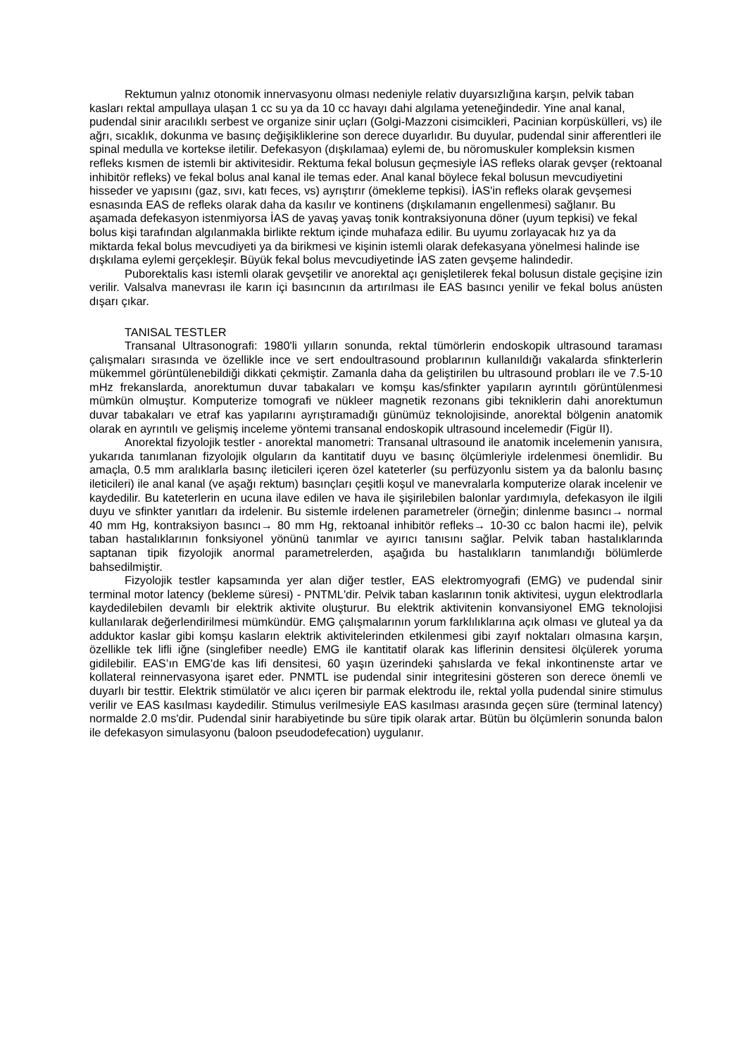Rektumun yalnız otonomik innervasyonu olması nedeniyle relativ duyarsızlığına karşın, pelvik taban kasları rektal ampullaya ulaşan 1 cc su ya da 10 cc havayı dahi algılama yeteneğindedir. Yine anal kanal, pudendal sinir aracılıklı serbest ve organize sinir uçları (Golgi-Mazzoni cisimcikleri, Pacinian korpüskülleri, vs) ile ağrı, sıcaklık, dokunma ve basınç değişikliklerine son derece duyarlıdır. Bu duyular, pudendal sinir afferentleri ile spinal medulla ve kortekse iletilir. Defekasyon (dışkılamaa) eylemi de, bu nöromuskuler kompleksin kısmen refleks kısmen de istemli bir aktivitesidir. Rektuma fekal bolusun geçmesiyle İAS refleks olarak gevşer (rektoanal inhibitör refleks) ve fekal bolus anal kanal ile temas eder. Anal kanal böylece fekal bolusun mevcudiyetini hisseder ve yapısını (gaz, sıvı, katı feces, vs) ayrıştırır (ömekleme tepkisi). İAS'in refleks olarak gevşemesi esnasında EAS de refleks olarak daha da kasılır ve kontinens (dışkılamanın engellenmesi) sağlanır. Bu aşamada defekasyon istenmiyorsa İAS de yavaş yavaş tonik kontraksiyonuna döner (uyum tepkisi) ve fekal bolus kişi tarafından algılanmakla birlikte rektum içinde muhafaza edilir. Bu uyumu zorlayacak hız ya da miktarda fekal bolus mevcudiyeti ya da birikmesi ve kişinin istemli olarak defekasyana yönelmesi halinde ise dışkılama eylemi gerçekleşir. Büyük fekal bolus mevcudiyetinde İAS zaten gevşeme halindedir.
Puborektalis kası istemli olarak gevşetilir ve anorektal açı genişletilerek fekal bolusun distale geçişine izin verilir. Valsalva manevrası ile karın içi basıncının da artırılması ile EAS basıncı yenilir ve fekal bolus anüsten dışarı çıkar.
TANISAL TESTLER
Transanal Ultrasonografi: 1980'li yılların sonunda, rektal tümörlerin endoskopik ultrasound taraması çalışmaları sırasında ve özellikle ince ve sert endoultrasound problarının kullanıldığı vakalarda sfinkterlerin mükemmel görüntülenebildiği dikkati çekmiştir. Zamanla daha da geliştirilen bu ultrasound probları ile ve 7.5-10 mHz frekanslarda, anorektumun duvar tabakaları ve komşu kas/sfinkter yapıların ayrıntılı görüntülenmesi mümkün olmuştur. Komputerize tomografi ve nükleer magnetik rezonans gibi tekniklerin dahi anorektumun duvar tabakaları ve etraf kas yapılarını ayrıştıramadığı günümüz teknolojisinde, anorektal bölgenin anatomik olarak en ayrıntılı ve gelişmiş inceleme yöntemi transanal endoskopik ultrasound incelemedir (Figür II).
Anorektal fizyolojik testler - anorektal manometri: Transanal ultrasound ile anatomik incelemenin yanısıra, yukarıda tanımlanan fizyolojik olguların da kantitatif duyu ve basınç ölçümleriyle irdelenmesi önemlidir. Bu amaçla, 0.5 mm aralıklarla basınç ileticileri içeren özel kateterler (su perfüzyonlu sistem ya da balonlu basınç ileticileri) ile anal kanal (ve aşağı rektum) basınçları çeşitli koşul ve manevralarla komputerize olarak incelenir ve kaydedilir. Bu kateterlerin en ucuna ilave edilen ve hava ile şişirilebilen balonlar yardımıyla, defekasyon ile ilgili duyu ve sfinkter yanıtları da irdelenir. Bu sistemle irdelenen parametreler (örneğin; dinlenme basıncı→ normal 40 mm Hg, kontraksiyon basıncı→ 80 mm Hg, rektoanal inhibitör refleks→ 10-30 cc balon hacmi ile), pelvik taban hastalıklarının fonksiyonel yönünü tanımlar ve ayırıcı tanısını sağlar. Pelvik taban hastalıklarında saptanan tipik fizyolojik anormal parametrelerden, aşağıda bu hastalıkların tanımlandığı bölümlerde bahsedilmiştir.
Fizyolojik testler kapsamında yer alan diğer testler, EAS elektromyografi (EMG) ve pudendal sinir terminal motor latency (bekleme süresi) - PNTML'dir. Pelvik taban kaslarının tonik aktivitesi, uygun elektrodlarla kaydedilebilen devamlı bir elektrik aktivite oluşturur. Bu elektrik aktivitenin konvansiyonel EMG teknolojisi kullanılarak değerlendirilmesi mümkündür. EMG çalışmalarının yorum farklılıklarına açık olması ve gluteal ya da adduktor kaslar gibi komşu kasların elektrik aktivitelerinden etkilenmesi gibi zayıf noktaları olmasına karşın, özellikle tek lifli iğne (singlefiber needle) EMG ile kantitatif olarak kas liflerinin densitesi ölçülerek yoruma gidilebilir. EAS’ın EMG'de kas lifi densitesi, 60 yaşın üzerindeki şahıslarda ve fekal inkontinenste artar ve kollateral reinnervasyona işaret eder. PNMTL ise pudendal sinir integritesini gösteren son derece önemli ve duyarlı bir testtir. Elektrik stimülatör ve alıcı içeren bir parmak elektrodu ile, rektal yolla pudendal sinire stimulus verilir ve EAS kasılması kaydedilir. Stimulus verilmesiyle EAS kasılması arasında geçen süre (terminal latency) normalde 2.0 ms'dir. Pudendal sinir harabiyetinde bu süre tipik olarak artar. Bütün bu ölçümlerin sonunda balon ile defekasyon simulasyonu (baloon pseudodefecation) uygulanır.